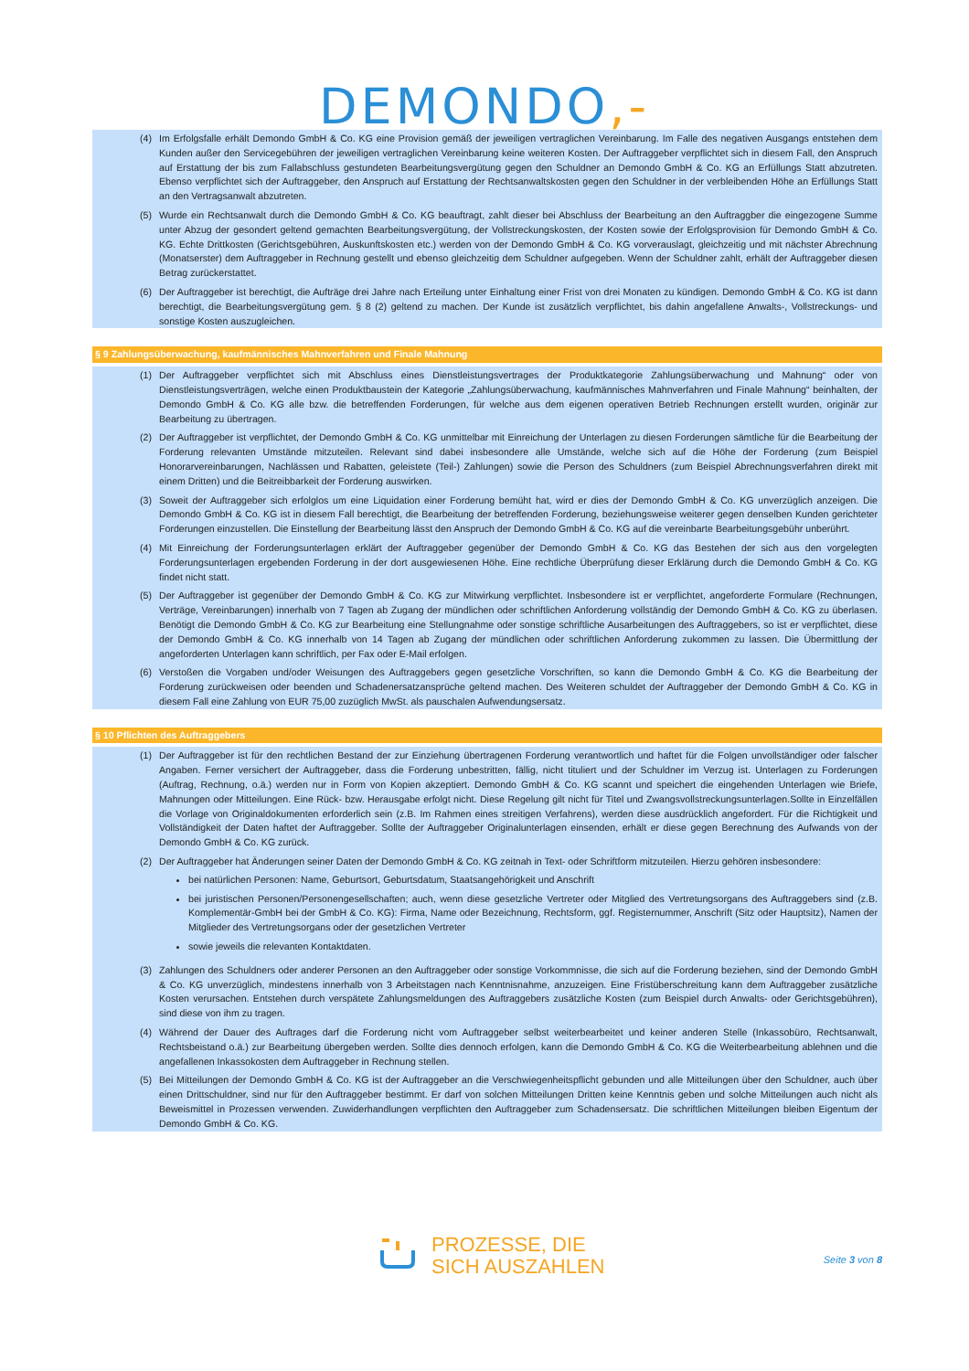DEMONDO,-
(4) Im Erfolgsfalle erhält Demondo GmbH & Co. KG eine Provision gemäß der jeweiligen vertraglichen Vereinbarung. Im Falle des negativen Ausgangs entstehen dem Kunden außer den Servicegebühren der jeweiligen vertraglichen Vereinbarung keine weiteren Kosten. Der Auftraggeber verpflichtet sich in diesem Fall, den Anspruch auf Erstattung der bis zum Fallabschluss gestundeten Bearbeitungsvergütung gegen den Schuldner an Demondo GmbH & Co. KG an Erfüllungs Statt abzutreten. Ebenso verpflichtet sich der Auftraggeber, den Anspruch auf Erstattung der Rechtsanwaltskosten gegen den Schuldner in der verbleibenden Höhe an Erfüllungs Statt an den Vertragsanwalt abzutreten.
(5) Wurde ein Rechtsanwalt durch die Demondo GmbH & Co. KG beauftragt, zahlt dieser bei Abschluss der Bearbeitung an den Auftraggber die eingezogene Summe unter Abzug der gesondert geltend gemachten Bearbeitungsvergütung, der Vollstreckungskosten, der Kosten sowie der Erfolgsprovision für Demondo GmbH & Co. KG. Echte Drittkosten (Gerichtsgebühren, Auskunftskosten etc.) werden von der Demondo GmbH & Co. KG vorverauslagt, gleichzeitig und mit nächster Abrechnung (Monatserster) dem Auftraggeber in Rechnung gestellt und ebenso gleichzeitig dem Schuldner aufgegeben. Wenn der Schuldner zahlt, erhält der Auftraggeber diesen Betrag zurückerstattet.
(6) Der Auftraggeber ist berechtigt, die Aufträge drei Jahre nach Erteilung unter Einhaltung einer Frist von drei Monaten zu kündigen. Demondo GmbH & Co. KG ist dann berechtigt, die Bearbeitungsvergütung gem. § 8 (2) geltend zu machen. Der Kunde ist zusätzlich verpflichtet, bis dahin angefallene Anwalts-, Vollstreckungs- und sonstige Kosten auszugleichen.
§ 9 Zahlungsüberwachung, kaufmännisches Mahnverfahren und Finale Mahnung
(1) Der Auftraggeber verpflichtet sich mit Abschluss eines Dienstleistungsvertrages der Produktkategorie Zahlungsüberwachung und Mahnung“ oder von Dienstleistungsverträgen, welche einen Produktbaustein der Kategorie „Zahlungsüberwachung, kaufmännisches Mahnverfahren und Finale Mahnung“ beinhalten, der Demondo GmbH & Co. KG alle bzw. die betreffenden Forderungen, für welche aus dem eigenen operativen Betrieb Rechnungen erstellt wurden, originär zur Bearbeitung zu übertragen.
(2) Der Auftraggeber ist verpflichtet, der Demondo GmbH & Co. KG unmittelbar mit Einreichung der Unterlagen zu diesen Forderungen sämtliche für die Bearbeitung der Forderung relevanten Umstände mitzuteilen. Relevant sind dabei insbesondere alle Umstände, welche sich auf die Höhe der Forderung (zum Beispiel Honorarvereinbarungen, Nachlässen und Rabatten, geleistete (Teil-) Zahlungen) sowie die Person des Schuldners (zum Beispiel Abrechnungsverfahren direkt mit einem Dritten) und die Beitreibbarkeit der Forderung auswirken.
(3) Soweit der Auftraggeber sich erfolglos um eine Liquidation einer Forderung bemüht hat, wird er dies der Demondo GmbH & Co. KG unverzüglich anzeigen. Die Demondo GmbH & Co. KG ist in diesem Fall berechtigt, die Bearbeitung der betreffenden Forderung, beziehungsweise weiterer gegen denselben Kunden gerichteter Forderungen einzustellen. Die Einstellung der Bearbeitung lässt den Anspruch der Demondo GmbH & Co. KG auf die vereinbarte Bearbeitungsgebühr unberührt.
(4) Mit Einreichung der Forderungsunterlagen erklärt der Auftraggeber gegenüber der Demondo GmbH & Co. KG das Bestehen der sich aus den vorgelegten Forderungsunterlagen ergebenden Forderung in der dort ausgewiesenen Höhe. Eine rechtliche Überprüfung dieser Erklärung durch die Demondo GmbH & Co. KG findet nicht statt.
(5) Der Auftraggeber ist gegenüber der Demondo GmbH & Co. KG zur Mitwirkung verpflichtet. Insbesondere ist er verpflichtet, angeforderte Formulare (Rechnungen, Verträge, Vereinbarungen) innerhalb von 7 Tagen ab Zugang der mündlichen oder schriftlichen Anforderung vollständig der Demondo GmbH & Co. KG zu überlasen. Benötigt die Demondo GmbH & Co. KG zur Bearbeitung eine Stellungnahme oder sonstige schriftliche Ausarbeitungen des Auftraggebers, so ist er verpflichtet, diese der Demondo GmbH & Co. KG innerhalb von 14 Tagen ab Zugang der mündlichen oder schriftlichen Anforderung zukommen zu lassen. Die Übermittlung der angeforderten Unterlagen kann schriftlich, per Fax oder E-Mail erfolgen.
(6) Verstoßen die Vorgaben und/oder Weisungen des Auftraggebers gegen gesetzliche Vorschriften, so kann die Demondo GmbH & Co. KG die Bearbeitung der Forderung zurückweisen oder beenden und Schadenersatzansprüche geltend machen. Des Weiteren schuldet der Auftraggeber der Demondo GmbH & Co. KG in diesem Fall eine Zahlung von EUR 75,00 zuzüglich MwSt. als pauschalen Aufwendungsersatz.
§ 10 Pflichten des Auftraggebers
(1) Der Auftraggeber ist für den rechtlichen Bestand der zur Einziehung übertragenen Forderung verantwortlich und haftet für die Folgen unvollständiger oder falscher Angaben. Ferner versichert der Auftraggeber, dass die Forderung unbestritten, fällig, nicht tituliert und der Schuldner im Verzug ist. Unterlagen zu Forderungen (Auftrag, Rechnung, o.ä.) werden nur in Form von Kopien akzeptiert. Demondo GmbH & Co. KG scannt und speichert die eingehenden Unterlagen wie Briefe, Mahnungen oder Mitteilungen. Eine Rück- bzw. Herausgabe erfolgt nicht. Diese Regelung gilt nicht für Titel und Zwangsvollstreckungsunterlagen.Sollte in Einzelfällen die Vorlage von Originaldokumenten erforderlich sein (z.B. Im Rahmen eines streitigen Verfahrens), werden diese ausdrücklich angefordert. Für die Richtigkeit und Vollständigkeit der Daten haftet der Auftraggeber. Sollte der Auftraggeber Originalunterlagen einsenden, erhält er diese gegen Berechnung des Aufwands von der Demondo GmbH & Co. KG zurück.
(2) Der Auftraggeber hat Änderungen seiner Daten der Demondo GmbH & Co. KG zeitnah in Text- oder Schriftform mitzuteilen. Hierzu gehören insbesondere:
bei natürlichen Personen: Name, Geburtsort, Geburtsdatum, Staatsangehörigkeit und Anschrift
bei juristischen Personen/Personengesellschaften; auch, wenn diese gesetzliche Vertreter oder Mitglied des Vertretungsorgans des Auftraggebers sind (z.B. Komplementär-GmbH bei der GmbH & Co. KG): Firma, Name oder Bezeichnung, Rechtsform, ggf. Registernummer, Anschrift (Sitz oder Hauptsitz), Namen der Mitglieder des Vertretungsorgans oder der gesetzlichen Vertreter
sowie jeweils die relevanten Kontaktdaten.
(3) Zahlungen des Schuldners oder anderer Personen an den Auftraggeber oder sonstige Vorkommnisse, die sich auf die Forderung beziehen, sind der Demondo GmbH & Co. KG unverzüglich, mindestens innerhalb von 3 Arbeitstagen nach Kenntnisnahme, anzuzeigen. Eine Fristüberschreitung kann dem Auftraggeber zusätzliche Kosten verursachen. Entstehen durch verspätete Zahlungsmeldungen des Auftraggebers zusätzliche Kosten (zum Beispiel durch Anwalts- oder Gerichtsgebühren), sind diese von ihm zu tragen.
(4) Während der Dauer des Auftrages darf die Forderung nicht vom Auftraggeber selbst weiterbearbeitet und keiner anderen Stelle (Inkassobüro, Rechtsanwalt, Rechtsbeistand o.ä.) zur Bearbeitung übergeben werden. Sollte dies dennoch erfolgen, kann die Demondo GmbH & Co. KG die Weiterbearbeitung ablehnen und die angefallenen Inkassokosten dem Auftraggeber in Rechnung stellen.
(5) Bei Mitteilungen der Demondo GmbH & Co. KG ist der Auftraggeber an die Verschwiegenheitspflicht gebunden und alle Mitteilungen über den Schuldner, auch über einen Drittschuldner, sind nur für den Auftraggeber bestimmt. Er darf von solchen Mitteilungen Dritten keine Kenntnis geben und solche Mitteilungen auch nicht als Beweismittel in Prozessen verwenden. Zuwiderhandlungen verpflichten den Auftraggeber zum Schadensersatz. Die schriftlichen Mitteilungen bleiben Eigentum der Demondo GmbH & Co. KG.
PROZESSE, DIE
SICH AUSZAHLEN
Seite 3 von 8